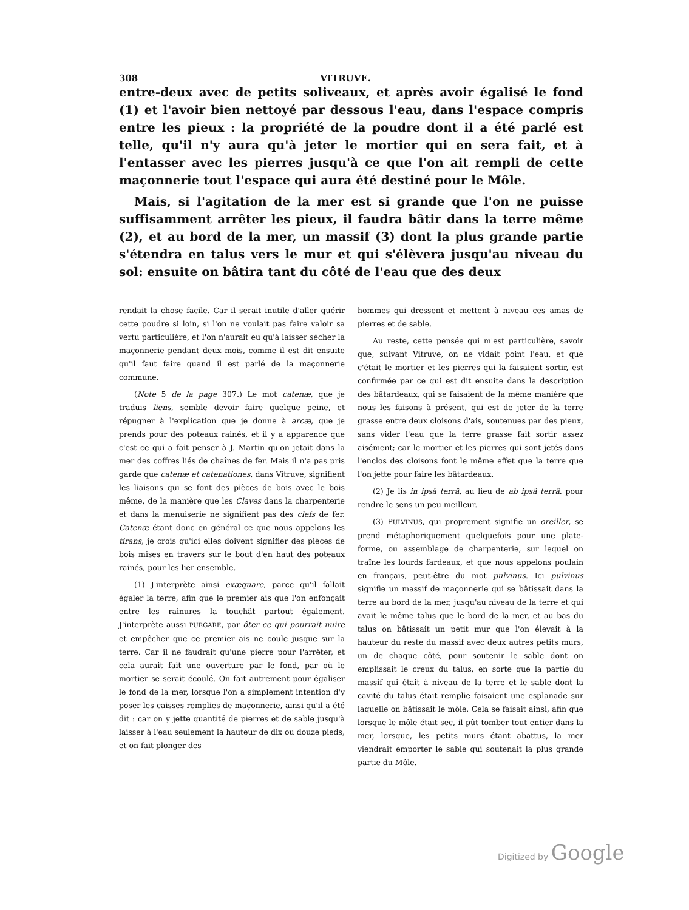308 VITRUVE.
entre-deux avec de petits soliveaux, et après avoir égalisé le fond (1) et l'avoir bien nettoyé par dessous l'eau, dans l'espace compris entre les pieux : la propriété de la poudre dont il a été parlé est telle, qu'il n'y aura qu'à jeter le mortier qui en sera fait, et à l'entasser avec les pierres jusqu'à ce que l'on ait rempli de cette maçonnerie tout l'espace qui aura été destiné pour le Môle.
Mais, si l'agitation de la mer est si grande que l'on ne puisse suffisamment arrêter les pieux, il faudra bâtir dans la terre même (2), et au bord de la mer, un massif (3) dont la plus grande partie s'étendra en talus vers le mur et qui s'élèvera jusqu'au niveau du sol: ensuite on bâtira tant du côté de l'eau que des deux
rendait la chose facile. Car il serait inutile d'aller quérir cette poudre si loin, si l'on ne voulait pas faire valoir sa vertu particulière, et l'on n'aurait eu qu'à laisser sécher la maçonnerie pendant deux mois, comme il est dit ensuite qu'il faut faire quand il est parlé de la maçonnerie commune.
(Note 5 de la page 307.) Le mot catenæ, que je traduis liens, semble devoir faire quelque peine, et répugner à l'explication que je donne à arcæ, que je prends pour des poteaux rainés, et il y a apparence que c'est ce qui a fait penser à J. Martin qu'on jetait dans la mer des coffres liés de chaînes de fer. Mais il n'a pas pris garde que catenæ et catenationes, dans Vitruve, signifient les liaisons qui se font des pièces de bois avec le bois même, de la manière que les Claves dans la charpenterie et dans la menuiserie ne signifient pas des clefs de fer. Catenæ étant donc en général ce que nous appelons les tirans, je crois qu'ici elles doivent signifier des pièces de bois mises en travers sur le bout d'en haut des poteaux rainés, pour les lier ensemble.
(1) J'interprète ainsi exæquare, parce qu'il fallait égaler la terre, afin que le premier ais que l'on enfonçait entre les rainures la touchât partout également. J'interprète aussi PURGARE, par ôter ce qui pourrait nuire et empêcher que ce premier ais ne coule jusque sur la terre. Car il ne faudrait qu'une pierre pour l'arrêter, et cela aurait fait une ouverture par le fond, par où le mortier se serait écoulé. On fait autrement pour égaliser le fond de la mer, lorsque l'on a simplement intention d'y poser les caisses remplies de maçonnerie, ainsi qu'il a été dit : car on y jette quantité de pierres et de sable jusqu'à laisser à l'eau seulement la hauteur de dix ou douze pieds, et on fait plonger des
hommes qui dressent et mettent à niveau ces amas de pierres et de sable.
Au reste, cette pensée qui m'est particulière, savoir que, suivant Vitruve, on ne vidait point l'eau, et que c'était le mortier et les pierres qui la faisaient sortir, est confirmée par ce qui est dit ensuite dans la description des bâtardeaux, qui se faisaient de la même manière que nous les faisons à présent, qui est de jeter de la terre grasse entre deux cloisons d'ais, soutenues par des pieux, sans vider l'eau que la terre grasse fait sortir assez aisément; car le mortier et les pierres qui sont jetés dans l'enclos des cloisons font le même effet que la terre que l'on jette pour faire les bâtardeaux.
(2) Je lis in ipsâ terrâ, au lieu de ab ipsâ terrâ. pour rendre le sens un peu meilleur.
(3) PULVINUS, qui proprement signifie un oreiller, se prend métaphoriquement quelquefois pour une plate-forme, ou assemblage de charpenterie, sur lequel on traîne les lourds fardeaux, et que nous appelons poulain en français, peut-être du mot pulvinus. Ici pulvinus signifie un massif de maçonnerie qui se bâtissait dans la terre au bord de la mer, jusqu'au niveau de la terre et qui avait le même talus que le bord de la mer, et au bas du talus on bâtissait un petit mur que l'on élevait à la hauteur du reste du massif avec deux autres petits murs, un de chaque côté, pour soutenir le sable dont on emplissait le creux du talus, en sorte que la partie du massif qui était à niveau de la terre et le sable dont la cavité du talus était remplie faisaient une esplanade sur laquelle on bâtissait le môle. Cela se faisait ainsi, afin que lorsque le môle était sec, il pût tomber tout entier dans la mer, lorsque, les petits murs étant abattus, la mer viendrait emporter le sable qui soutenait la plus grande partie du Môle.
Digitized by Google